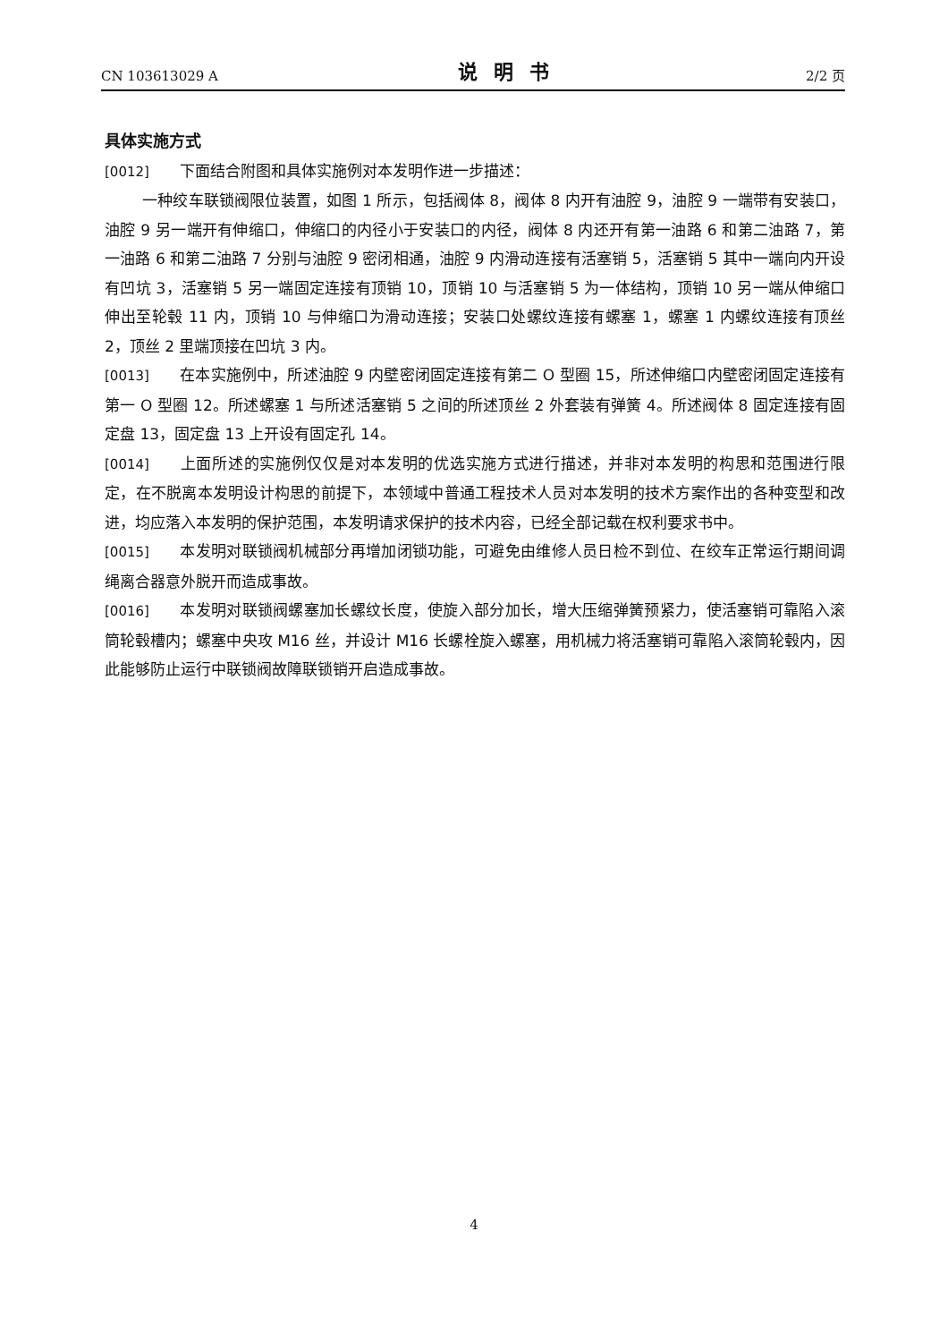CN 103613029 A 说明书 2/2 页
具体实施方式
[0012] 下面结合附图和具体实施例对本发明作进一步描述：
一种绞车联锁阀限位装置，如图 1 所示，包括阀体 8，阀体 8 内开有油腔 9，油腔 9 一端带有安装口，油腔 9 另一端开有伸缩口，伸缩口的内径小于安装口的内径，阀体 8 内还开有第一油路 6 和第二油路 7，第一油路 6 和第二油路 7 分别与油腔 9 密闭相通，油腔 9 内滑动连接有活塞销 5，活塞销 5 其中一端向内开设有凹坑 3，活塞销 5 另一端固定连接有顶销 10，顶销 10 与活塞销 5 为一体结构，顶销 10 另一端从伸缩口伸出至轮毂 11 内，顶销 10 与伸缩口为滑动连接；安装口处螺纹连接有螺塞 1，螺塞 1 内螺纹连接有顶丝 2，顶丝 2 里端顶接在凹坑 3 内。
[0013] 在本实施例中，所述油腔 9 内壁密闭固定连接有第二 O 型圈 15，所述伸缩口内壁密闭固定连接有第一 O 型圈 12。所述螺塞 1 与所述活塞销 5 之间的所述顶丝 2 外套装有弹簧 4。所述阀体 8 固定连接有固定盘 13，固定盘 13 上开设有固定孔 14。
[0014] 上面所述的实施例仅仅是对本发明的优选实施方式进行描述，并非对本发明的构思和范围进行限定，在不脱离本发明设计构思的前提下，本领域中普通工程技术人员对本发明的技术方案作出的各种变型和改进，均应落入本发明的保护范围，本发明请求保护的技术内容，已经全部记载在权利要求书中。
[0015] 本发明对联锁阀机械部分再增加闭锁功能，可避免由维修人员日检不到位、在绞车正常运行期间调绳离合器意外脱开而造成事故。
[0016] 本发明对联锁阀螺塞加长螺纹长度，使旋入部分加长，增大压缩弹簧预紧力，使活塞销可靠陷入滚筒轮毂槽内；螺塞中央攻 M16 丝，并设计 M16 长螺栓旋入螺塞，用机械力将活塞销可靠陷入滚筒轮毂内，因此能够防止运行中联锁阀故障联锁销开启造成事故。
4